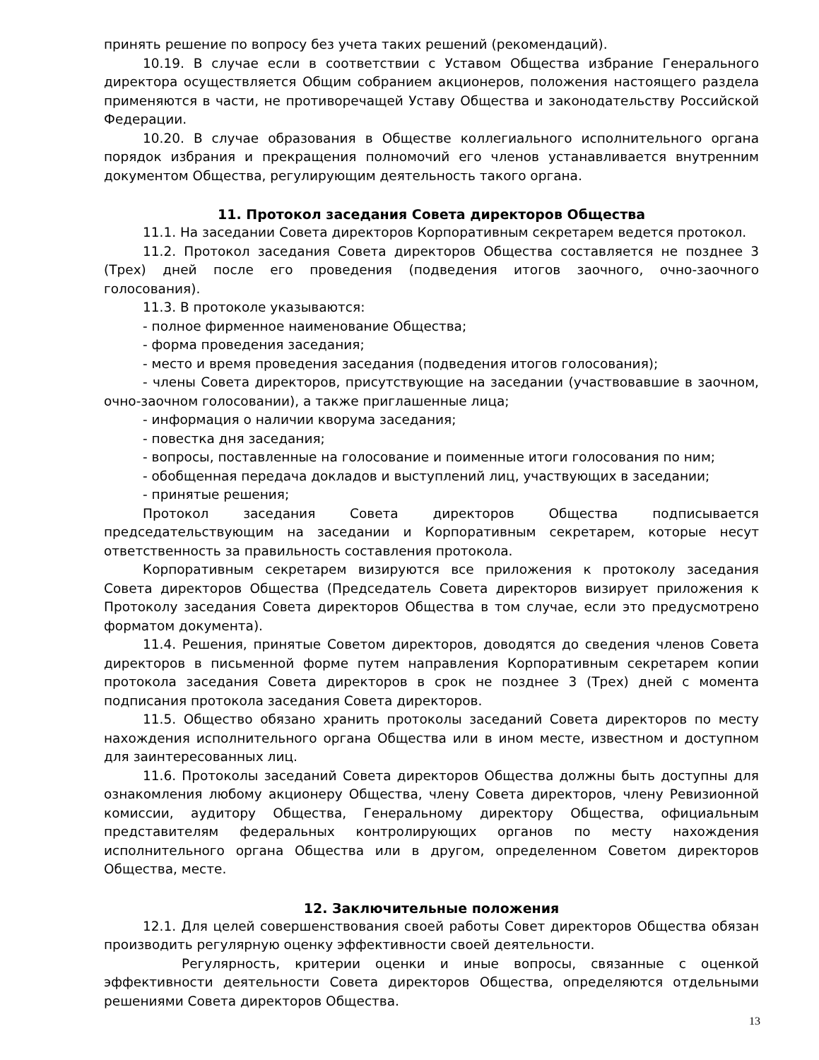принять решение по вопросу без учета таких решений (рекомендаций).
10.19. В случае если в соответствии с Уставом Общества избрание Генерального директора осуществляется Общим собранием акционеров, положения настоящего раздела применяются в части, не противоречащей Уставу Общества и законодательству Российской Федерации.
10.20. В случае образования в Обществе коллегиального исполнительного органа порядок избрания и прекращения полномочий его членов устанавливается внутренним документом Общества, регулирующим деятельность такого органа.
11. Протокол заседания Совета директоров Общества
11.1. На заседании Совета директоров Корпоративным секретарем ведется протокол.
11.2. Протокол заседания Совета директоров Общества составляется не позднее 3 (Трех) дней после его проведения (подведения итогов заочного, очно-заочного голосования).
11.3. В протоколе указываются:
- полное фирменное наименование Общества;
- форма проведения заседания;
- место и время проведения заседания (подведения итогов голосования);
- члены Совета директоров, присутствующие на заседании (участвовавшие в заочном, очно-заочном голосовании), а также приглашенные лица;
- информация о наличии кворума заседания;
- повестка дня заседания;
- вопросы, поставленные на голосование и поименные итоги голосования по ним;
- обобщенная передача докладов и выступлений лиц, участвующих в заседании;
- принятые решения;
Протокол заседания Совета директоров Общества подписывается председательствующим на заседании и Корпоративным секретарем, которые несут ответственность за правильность составления протокола.
Корпоративным секретарем визируются все приложения к протоколу заседания Совета директоров Общества (Председатель Совета директоров визирует приложения к Протоколу заседания Совета директоров Общества в том случае, если это предусмотрено форматом документа).
11.4. Решения, принятые Советом директоров, доводятся до сведения членов Совета директоров в письменной форме путем направления Корпоративным секретарем копии протокола заседания Совета директоров в срок не позднее 3 (Трех) дней с момента подписания протокола заседания Совета директоров.
11.5. Общество обязано хранить протоколы заседаний Совета директоров по месту нахождения исполнительного органа Общества или в ином месте, известном и доступном для заинтересованных лиц.
11.6. Протоколы заседаний Совета директоров Общества должны быть доступны для ознакомления любому акционеру Общества, члену Совета директоров, члену Ревизионной комиссии, аудитору Общества, Генеральному директору Общества, официальным представителям федеральных контролирующих органов по месту нахождения исполнительного органа Общества или в другом, определенном Советом директоров Общества, месте.
12. Заключительные положения
12.1. Для целей совершенствования своей работы Совет директоров Общества обязан производить регулярную оценку эффективности своей деятельности.
Регулярность, критерии оценки и иные вопросы, связанные с оценкой эффективности деятельности Совета директоров Общества, определяются отдельными решениями Совета директоров Общества.
13